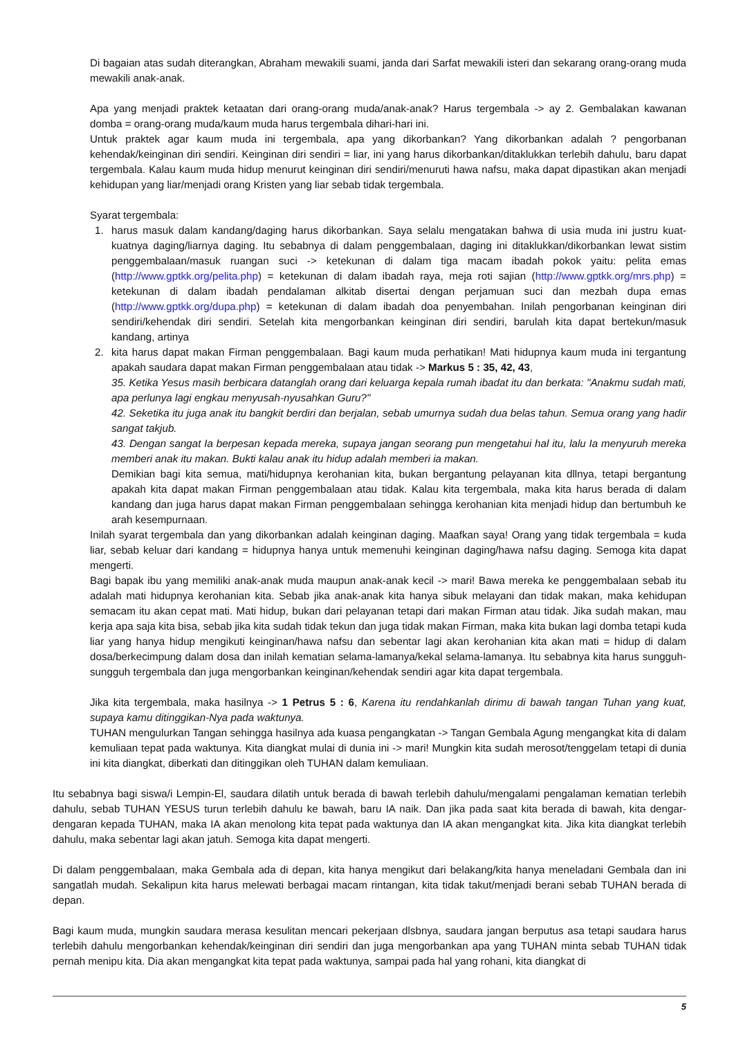Di bagaian atas sudah diterangkan, Abraham mewakili suami, janda dari Sarfat mewakili isteri dan sekarang orang-orang muda mewakili anak-anak.
Apa yang menjadi praktek ketaatan dari orang-orang muda/anak-anak? Harus tergembala -> ay 2. Gembalakan kawanan domba = orang-orang muda/kaum muda harus tergembala dihari-hari ini.
Untuk praktek agar kaum muda ini tergembala, apa yang dikorbankan? Yang dikorbankan adalah ? pengorbanan kehendak/keinginan diri sendiri. Keinginan diri sendiri = liar, ini yang harus dikorbankan/ditaklukkan terlebih dahulu, baru dapat tergembala. Kalau kaum muda hidup menurut keinginan diri sendiri/menuruti hawa nafsu, maka dapat dipastikan akan menjadi kehidupan yang liar/menjadi orang Kristen yang liar sebab tidak tergembala.
Syarat tergembala:
1. harus masuk dalam kandang/daging harus dikorbankan. Saya selalu mengatakan bahwa di usia muda ini justru kuat-kuatnya daging/liarnya daging. Itu sebabnya di dalam penggembalaan, daging ini ditaklukkan/dikorbankan lewat sistim penggembalaan/masuk ruangan suci -> ketekunan di dalam tiga macam ibadah pokok yaitu: pelita emas (http://www.gptkk.org/pelita.php) = ketekunan di dalam ibadah raya, meja roti sajian (http://www.gptkk.org/mrs.php) = ketekunan di dalam ibadah pendalaman alkitab disertai dengan perjamuan suci dan mezbah dupa emas (http://www.gptkk.org/dupa.php) = ketekunan di dalam ibadah doa penyembahan. Inilah pengorbanan keinginan diri sendiri/kehendak diri sendiri. Setelah kita mengorbankan keinginan diri sendiri, barulah kita dapat bertekun/masuk kandang, artinya
2. kita harus dapat makan Firman penggembalaan. Bagi kaum muda perhatikan! Mati hidupnya kaum muda ini tergantung apakah saudara dapat makan Firman penggembalaan atau tidak -> Markus 5 : 35, 42, 43,
35. Ketika Yesus masih berbicara datanglah orang dari keluarga kepala rumah ibadat itu dan berkata: "Anakmu sudah mati, apa perlunya lagi engkau menyusah-nyusahkan Guru?"
42. Seketika itu juga anak itu bangkit berdiri dan berjalan, sebab umurnya sudah dua belas tahun. Semua orang yang hadir sangat takjub.
43. Dengan sangat Ia berpesan kepada mereka, supaya jangan seorang pun mengetahui hal itu, lalu Ia menyuruh mereka memberi anak itu makan. Bukti kalau anak itu hidup adalah memberi ia makan.
Demikian bagi kita semua, mati/hidupnya kerohanian kita, bukan bergantung pelayanan kita dllnya, tetapi bergantung apakah kita dapat makan Firman penggembalaan atau tidak. Kalau kita tergembala, maka kita harus berada di dalam kandang dan juga harus dapat makan Firman penggembalaan sehingga kerohanian kita menjadi hidup dan bertumbuh ke arah kesempurnaan.
Inilah syarat tergembala dan yang dikorbankan adalah keinginan daging. Maafkan saya! Orang yang tidak tergembala = kuda liar, sebab keluar dari kandang = hidupnya hanya untuk memenuhi keinginan daging/hawa nafsu daging. Semoga kita dapat mengerti.
Bagi bapak ibu yang memiliki anak-anak muda maupun anak-anak kecil -> mari! Bawa mereka ke penggembalaan sebab itu adalah mati hidupnya kerohanian kita. Sebab jika anak-anak kita hanya sibuk melayani dan tidak makan, maka kehidupan semacam itu akan cepat mati. Mati hidup, bukan dari pelayanan tetapi dari makan Firman atau tidak. Jika sudah makan, mau kerja apa saja kita bisa, sebab jika kita sudah tidak tekun dan juga tidak makan Firman, maka kita bukan lagi domba tetapi kuda liar yang hanya hidup mengikuti keinginan/hawa nafsu dan sebentar lagi akan kerohanian kita akan mati = hidup di dalam dosa/berkecimpung dalam dosa dan inilah kematian selama-lamanya/kekal selama-lamanya. Itu sebabnya kita harus sungguh-sungguh tergembala dan juga mengorbankan keinginan/kehendak sendiri agar kita dapat tergembala.
Jika kita tergembala, maka hasilnya -> 1 Petrus 5 : 6, Karena itu rendahkanlah dirimu di bawah tangan Tuhan yang kuat, supaya kamu ditinggikan-Nya pada waktunya.
TUHAN mengulurkan Tangan sehingga hasilnya ada kuasa pengangkatan -> Tangan Gembala Agung mengangkat kita di dalam kemuliaan tepat pada waktunya. Kita diangkat mulai di dunia ini -> mari! Mungkin kita sudah merosot/tenggelam tetapi di dunia ini kita diangkat, diberkati dan ditinggikan oleh TUHAN dalam kemuliaan.
Itu sebabnya bagi siswa/i Lempin-El, saudara dilatih untuk berada di bawah terlebih dahulu/mengalami pengalaman kematian terlebih dahulu, sebab TUHAN YESUS turun terlebih dahulu ke bawah, baru IA naik. Dan jika pada saat kita berada di bawah, kita dengar-dengaran kepada TUHAN, maka IA akan menolong kita tepat pada waktunya dan IA akan mengangkat kita. Jika kita diangkat terlebih dahulu, maka sebentar lagi akan jatuh. Semoga kita dapat mengerti.
Di dalam penggembalaan, maka Gembala ada di depan, kita hanya mengikut dari belakang/kita hanya meneladani Gembala dan ini sangatlah mudah. Sekalipun kita harus melewati berbagai macam rintangan, kita tidak takut/menjadi berani sebab TUHAN berada di depan.
Bagi kaum muda, mungkin saudara merasa kesulitan mencari pekerjaan dlsbnya, saudara jangan berputus asa tetapi saudara harus terlebih dahulu mengorbankan kehendak/keinginan diri sendiri dan juga mengorbankan apa yang TUHAN minta sebab TUHAN tidak pernah menipu kita. Dia akan mengangkat kita tepat pada waktunya, sampai pada hal yang rohani, kita diangkat di
5